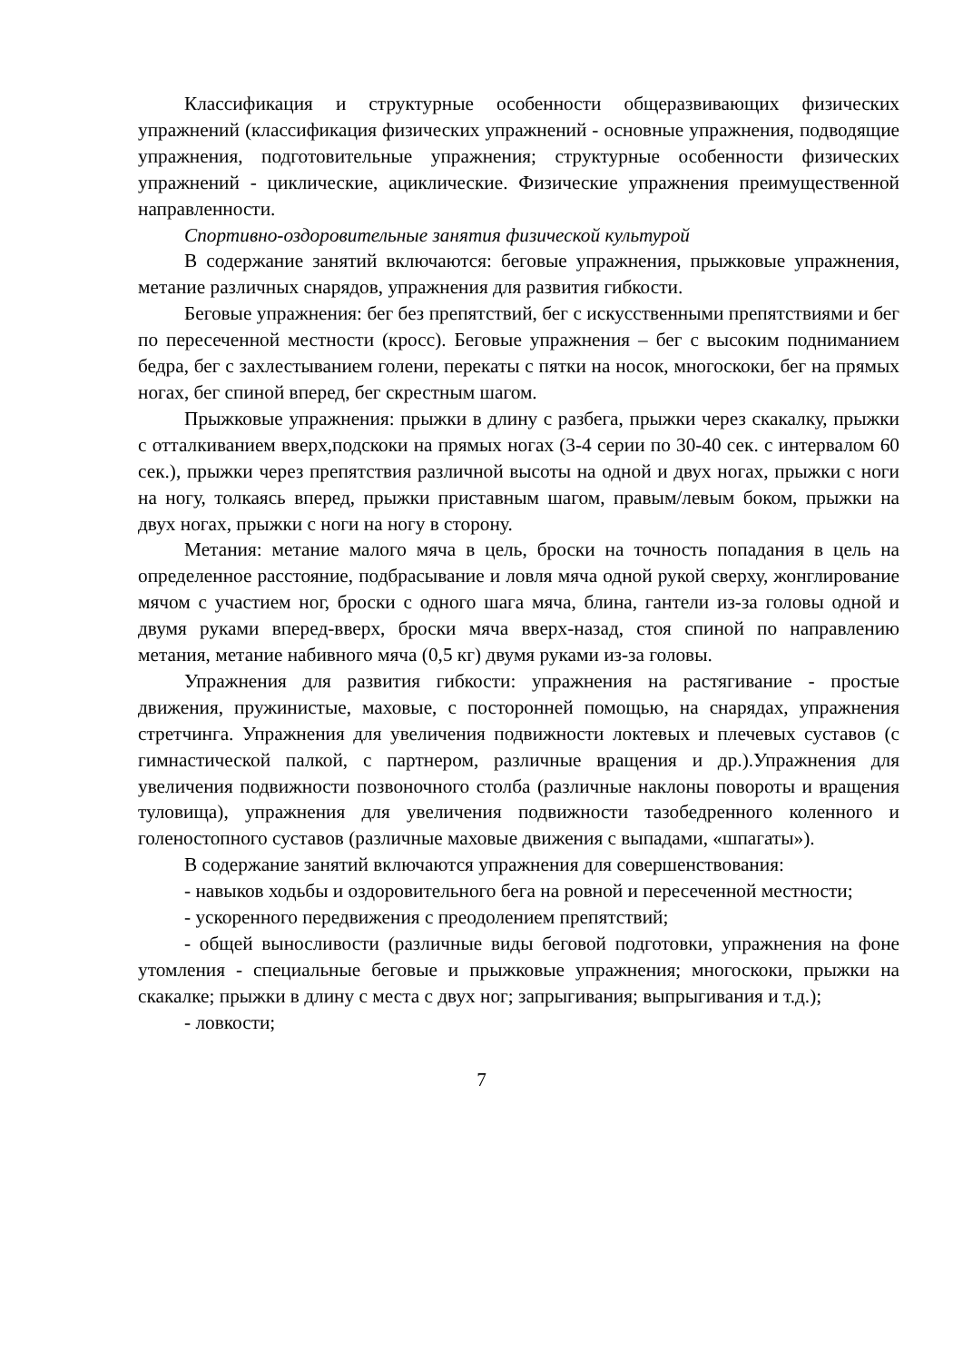Классификация и структурные особенности общеразвивающих физических упражнений (классификация физических упражнений - основные упражнения, подводящие упражнения, подготовительные упражнения; структурные особенности физических упражнений - циклические, ациклические. Физические упражнения преимущественной направленности.
Спортивно-оздоровительные занятия физической культурой
В содержание занятий включаются: беговые упражнения, прыжковые упражнения, метание различных снарядов, упражнения для развития гибкости.
Беговые упражнения: бег без препятствий, бег с искусственными препятствиями и бег по пересеченной местности (кросс). Беговые упражнения – бег с высоким подниманием бедра, бег с захлестыванием голени, перекаты с пятки на носок, многоскоки, бег на прямых ногах, бег спиной вперед, бег скрестным шагом.
Прыжковые упражнения: прыжки в длину с разбега, прыжки через скакалку, прыжки с отталкиванием вверх,подскоки на прямых ногах (3-4 серии по 30-40 сек. с интервалом 60 сек.), прыжки через препятствия различной высоты на одной и двух ногах, прыжки с ноги на ногу, толкаясь вперед, прыжки приставным шагом, правым/левым боком, прыжки на двух ногах, прыжки с ноги на ногу в сторону.
Метания: метание малого мяча в цель, броски на точность попадания в цель на определенное расстояние, подбрасывание и ловля мяча одной рукой сверху, жонглирование мячом с участием ног, броски с одного шага мяча, блина, гантели из-за головы одной и двумя руками вперед-вверх, броски мяча вверх-назад, стоя спиной по направлению метания, метание набивного мяча (0,5 кг) двумя руками из-за головы.
Упражнения для развития гибкости: упражнения на растягивание - простые движения, пружинистые, маховые, с посторонней помощью, на снарядах, упражнения стретчинга. Упражнения для увеличения подвижности локтевых и плечевых суставов (с гимнастической палкой, с партнером, различные вращения и др.).Упражнения для увеличения подвижности позвоночного столба (различные наклоны повороты и вращения туловища), упражнения для увеличения подвижности тазобедренного коленного и голеностопного суставов (различные маховые движения с выпадами, «шпагаты»).
В содержание занятий включаются упражнения для совершенствования:
- навыков ходьбы и оздоровительного бега на ровной и пересеченной местности;
- ускоренного передвижения с преодолением препятствий;
- общей выносливости (различные виды беговой подготовки, упражнения на фоне утомления - специальные беговые и прыжковые упражнения; многоскоки, прыжки на скакалке; прыжки в длину с места с двух ног; запрыгивания; выпрыгивания и т.д.);
- ловкости;
7